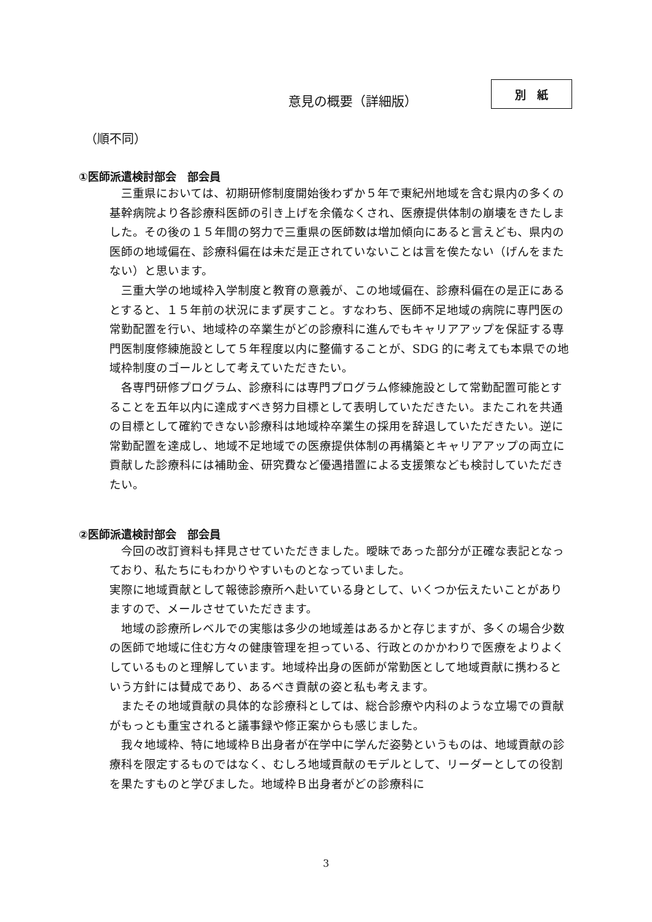意見の概要（詳細版）
別　紙
（順不同）
①医師派遣検討部会　部会員
三重県においては、初期研修制度開始後わずか５年で東紀州地域を含む県内の多くの基幹病院より各診療科医師の引き上げを余儀なくされ、医療提供体制の崩壊をきたしました。その後の１５年間の努力で三重県の医師数は増加傾向にあると言えども、県内の医師の地域偏在、診療科偏在は未だ是正されていないことは言を俟たない（げんをまたない）と思います。
三重大学の地域枠入学制度と教育の意義が、この地域偏在、診療科偏在の是正にあるとすると、１５年前の状況にまず戻すこと。すなわち、医師不足地域の病院に専門医の常勤配置を行い、地域枠の卒業生がどの診療科に進んでもキャリアアップを保証する専門医制度修練施設として５年程度以内に整備することが、SDG 的に考えても本県での地域枠制度のゴールとして考えていただきたい。
各専門研修プログラム、診療科には専門プログラム修練施設として常勤配置可能とすることを五年以内に達成すべき努力目標として表明していただきたい。またこれを共通の目標として確約できない診療科は地域枠卒業生の採用を辞退していただきたい。逆に常勤配置を達成し、地域不足地域での医療提供体制の再構築とキャリアアップの両立に貢献した診療科には補助金、研究費など優遇措置による支援策なども検討していただきたい。
②医師派遣検討部会　部会員
今回の改訂資料も拝見させていただきました。曖昧であった部分が正確な表記となっており、私たちにもわかりやすいものとなっていました。
実際に地域貢献として報徳診療所へ赴いている身として、いくつか伝えたいことがありますので、メールさせていただきます。
地域の診療所レベルでの実態は多少の地域差はあるかと存じますが、多くの場合少数の医師で地域に住む方々の健康管理を担っている、行政とのかかわりで医療をよりよくしているものと理解しています。地域枠出身の医師が常勤医として地域貢献に携わるという方針には賛成であり、あるべき貢献の姿と私も考えます。
またその地域貢献の具体的な診療科としては、総合診療や内科のような立場での貢献がもっとも重宝されると議事録や修正案からも感じました。
我々地域枠、特に地域枠Ｂ出身者が在学中に学んだ姿勢というものは、地域貢献の診療科を限定するものではなく、むしろ地域貢献のモデルとして、リーダーとしての役割を果たすものと学びました。地域枠Ｂ出身者がどの診療科に
3